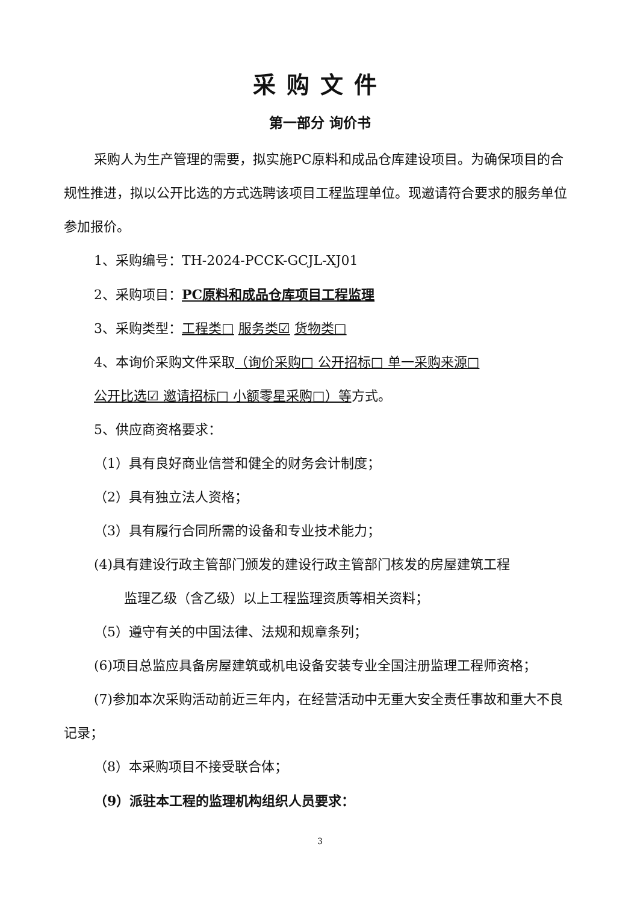采购文件
第一部分 询价书
采购人为生产管理的需要，拟实施PC原料和成品仓库建设项目。为确保项目的合规性推进，拟以公开比选的方式选聘该项目工程监理单位。现邀请符合要求的服务单位参加报价。
1、采购编号：TH-2024-PCCK-GCJL-XJ01
2、采购项目：PC原料和成品仓库项目工程监理
3、采购类型：工程类□ 服务类☑ 货物类□
4、本询价采购文件采取（询价采购□ 公开招标□ 单一采购来源□
公开比选☑ 邀请招标□ 小额零星采购□）等方式。
5、供应商资格要求：
（1）具有良好商业信誉和健全的财务会计制度；
（2）具有独立法人资格；
（3）具有履行合同所需的设备和专业技术能力；
(4)具有建设行政主管部门颁发的建设行政主管部门核发的房屋建筑工程
监理乙级（含乙级）以上工程监理资质等相关资料；
（5）遵守有关的中国法律、法规和规章条列；
(6)项目总监应具备房屋建筑或机电设备安装专业全国注册监理工程师资格；
(7)参加本次采购活动前近三年内，在经营活动中无重大安全责任事故和重大不良记录；
（8）本采购项目不接受联合体；
（9）派驻本工程的监理机构组织人员要求：
3